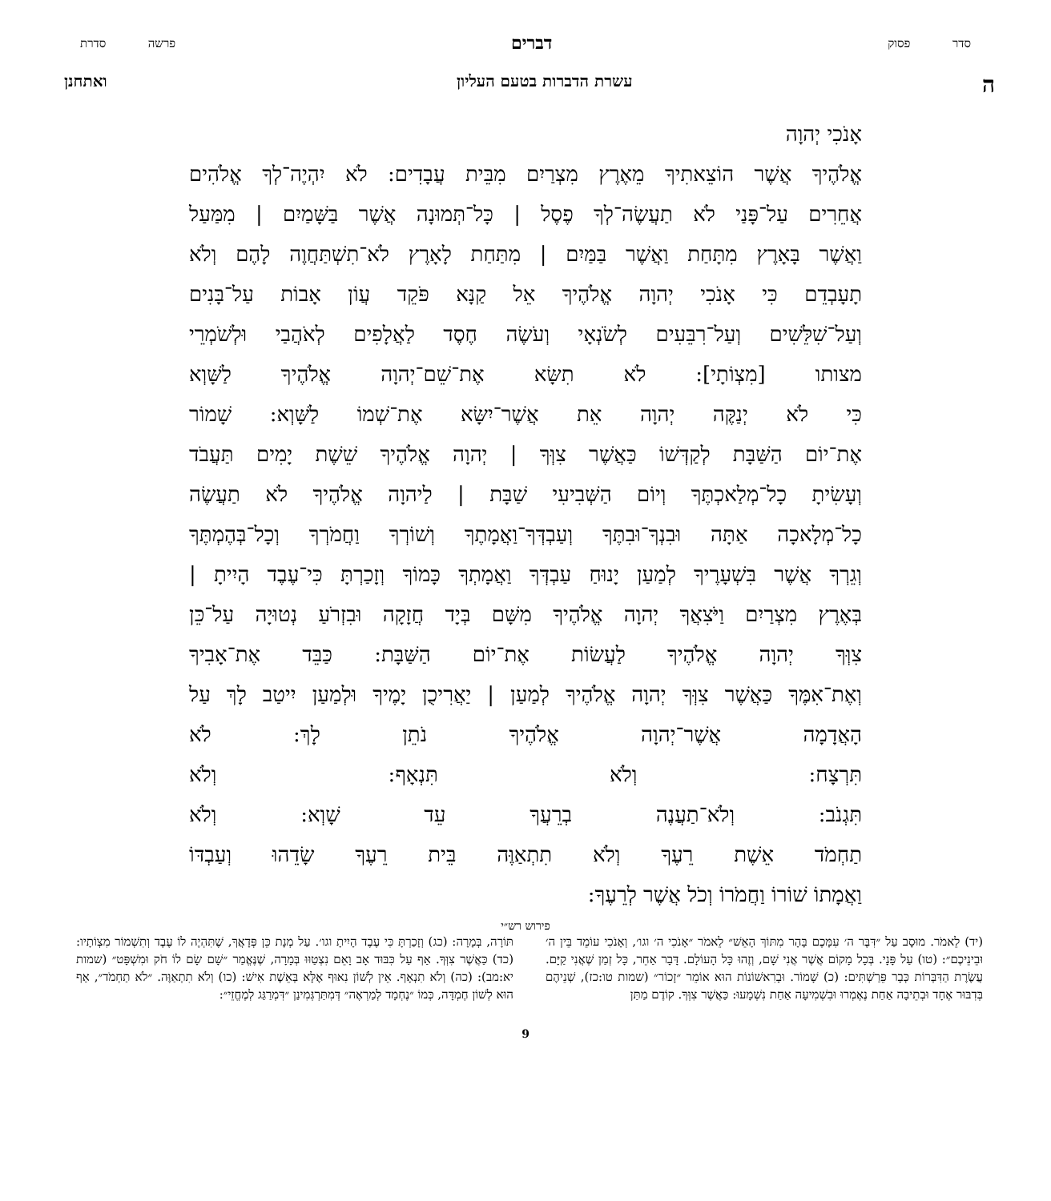סדר פסוק דברים פרשה סדרת
העשרת הדברות בטעם העליון ואתחנן
אָנֹכִי יְהוָה
אֱלֹהֶיךָ אֲשֶׁר הוֹצֵאתִיךָ מֵאֶרֶץ מִצְרַיִם מִבֵּית עֲבָדִים: לֹא יִהְיֶה־לְךָ אֱלֹהִים
אֲחֵרִים עַל־פָּנַי לֹא תַעֲשֶׂה־לְךָ פֶסֶל | כָּל־תְּמוּנָה אֲשֶׁר בַּשָּׁמַיִם | מִמַּעַל
וַאֲשֶׁר בָּאָרֶץ מִתָּחַת וַאֲשֶׁר בַּמַּיִם | מִתַּחַת לָאָרֶץ לֹא־תִשְׁתַּחֲוֶה לָהֶם וְלֹא
תָעָבְדֵם כִּי אָנֹכִי יְהוָה אֱלֹהֶיךָ אֵל קַנָּא פֹּקֵד עֲוֹן אָבוֹת עַל־בָּנִים
וְעַל־שִׁלֵּשִׁים וְעַל־רִבֵּעִים לְשֹׂנְאָי וְעֹשֶׂה חֶסֶד לַאֲלָפִים לְאֹהֲבַי וּלְשֹׁמְרֵי
מצותו [מִצְוֹתָי]: לֹא תִשָּׂא אֶת־שֵׁם־יְהוָה אֱלֹהֶיךָ לַשָּׁוְא
כִּי לֹא יְנַקֶּה יְהוָה אֵת אֲשֶׁר־יִשָּׂא אֶת־שְׁמוֹ לַשָּׁוְא: שָׁמוֹר
אֶת־יוֹם הַשַּׁבָּת לְקַדְּשׁוֹ כַּאֲשֶׁר צִוְּךָ | יְהוָה אֱלֹהֶיךָ שֵׁשֶׁת יָמִים תַּעֲבֹד
וְעָשִׂיתָ כָל־מְלַאכְתֶּךָ וְיוֹם הַשְּׁבִיעִי שַׁבָּת | לַיהוָה אֱלֹהֶיךָ לֹא תַעֲשֶׂה
כָל־מְלָאכָה אַתָּה וּבִנְךָ־וּבִתֶּךָ וְעַבְדְּךָ־וַאֲמָתֶךָ וְשׁוֹרְךָ וַחֲמֹרְךָ וְכָל־בְּהֶמְתֶּךָ
וְגֵרְךָ אֲשֶׁר בִּשְׁעָרֶיךָ לְמַעַן יָנוּחַ עַבְדְּךָ וַאֲמָתְךָ כָּמוֹךָ וְזָכַרְתָּ כִּי־עֶבֶד הָיִיתָ |
בְּאֶרֶץ מִצְרַיִם וַיֹּצִאֲךָ יְהוָה אֱלֹהֶיךָ מִשָּׁם בְּיָד חֲזָקָה וּבִזְרֹעַ נְטוּיָה עַל־כֵּן
צִוְּךָ יְהוָה אֱלֹהֶיךָ לַעֲשׂוֹת אֶת־יוֹם הַשַּׁבָּת: כַּבֵּד אֶת־אָבִיךָ
וְאֶת־אִמֶּךָ כַּאֲשֶׁר צִוְּךָ יְהוָה אֱלֹהֶיךָ לְמַעַן | יַאֲרִיכֻן יָמֶיךָ וּלְמַעַן יִיטַב לָךְ עַל
הָאֲדָמָה אֲשֶׁר־יְהוָה אֱלֹהֶיךָ נֹתֵן לָךְ: לֹא
תִּרְצָח: וְלֹא תִּנְאָף: וְלֹא
תִּגְנֹב: וְלֹא־תַעֲנֶה בְרֵעֲךָ עֵד שָׁוְא: וְלֹא
תַחְמֹד אֵשֶׁת רֵעֶךָ וְלֹא תִתְאַוֶּה בֵּית רֵעֶךָ שָׂדֵהוּ וְעַבְדּוֹ
וַאֲמָתוֹ שׁוֹרוֹ וַחֲמֹרוֹ וְכֹל אֲשֶׁר לְרֵעֶךָ:
פירוש רש״י
(יד) לֵאמֹר. מוּסָב עַל ״דִּבֶּר ה׳ עִמָּכֶם בָּהָר מִתּוֹךְ הָאֵשׁ״ לֵאמֹר ״אָנֹכִי ה׳ וגו׳, וְאָנֹכִי עוֹמֵד בֵּין ה׳ וּבֵינֵיכֶם״: (טו) עַל פָּנָי. בְּכָל מָקוֹם אֲשֶׁר אֲנִי שָׁם, וְזֶהוּ כָּל הָעוֹלָם. דָּבָר אַחֵר, כָּל זְמַן שֶׁאֲנִי קַיָּם. עֲשֶׂרֶת הַדִּבְּרוֹת כְּבָר פֵּרַשְׁתִּים: (כ) שָׁמוֹר. וּבָרִאשׁוֹנוֹת הוּא אוֹמֵר ״זָכוֹר״ (שמות טו:כז), שְׁנֵיהֶם בְּדִבּוּר אֶחָד וּבְתֵיבָה אַחַת נֶאֶמְרוּ וּבִשְׁמִיעָה אַחַת נִשְׁמָעוּ: כַּאֲשֶׁר צִוְּךָ. קוֹדֶם מַתַּן
תּוֹרָה, בְּמָרָה: (כג) וְזָכַרְתָּ כִּי עֶבֶד הָיִיתָ וגו׳. עַל מְנָת כֵּן פְּדָאֲךָ, שֶׁתִּהְיֶה לוֹ עֶבֶד וְתִשְׁמוֹר מִצְוֹתָיו: (כד) כַּאֲשֶׁר צִוְּךָ. אַף עַל כִּבּוּד אָב וָאֵם נִצְטַוּוּ בְּמָרָה, שֶׁנֶּאֱמַר ״שָׁם שָׂם לוֹ חֹק וּמִשְׁפָּט״ (שמות יא:מב): (כה) וְלֹא תִנְאָף. אֵין לְשׁוֹן נִאוּף אֶלָּא בְּאֵשֶׁת אִישׁ: (כו) וְלֹא תִתְאַוֶּה. ״לֹא תַחְמֹד״, אַף הוּא לְשׁוֹן חֶמְדָּה, כְּמוֹ ״נֶחְמָד לְמַרְאֶה״ דְּמִתַּרְגְּמִינַן ״דִּמְרַגַּג לְמֶחֱזֵי״:
9